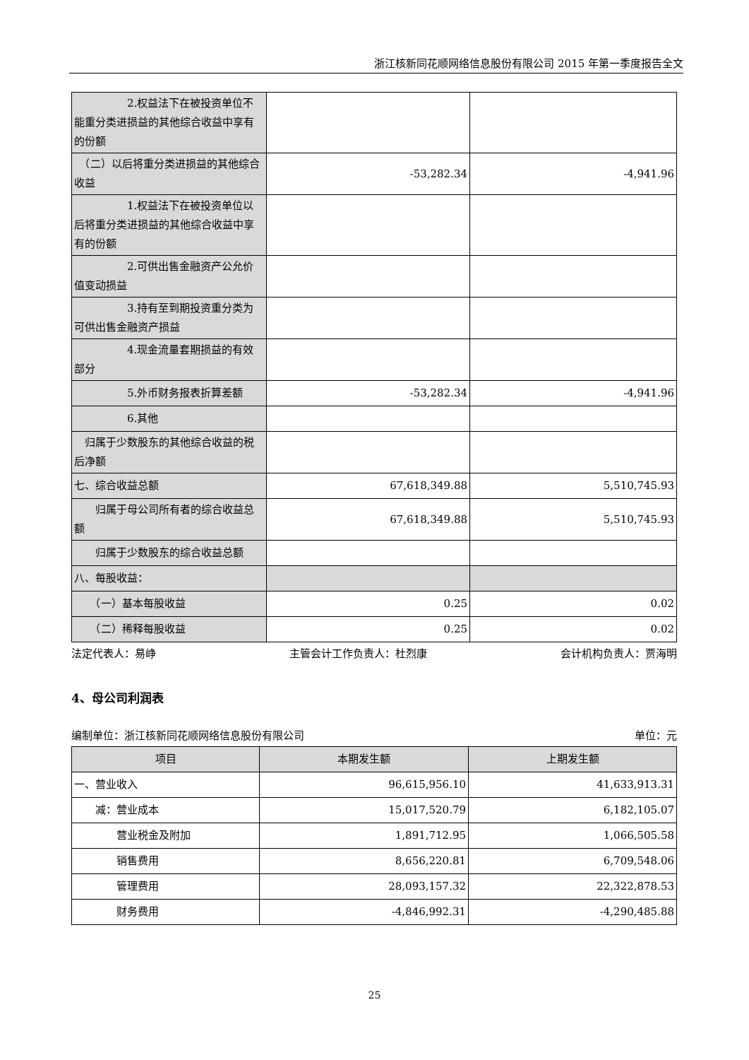浙江核新同花顺网络信息股份有限公司 2015 年第一季度报告全文
| 2.权益法下在被投资单位不能重分类进损益的其他综合收益中享有的份额 | | |
| （二）以后将重分类进损益的其他综合收益 | -53,282.34 | -4,941.96 |
| 1.权益法下在被投资单位以后将重分类进损益的其他综合收益中享有的份额 | | |
| 2.可供出售金融资产公允价值变动损益 | | |
| 3.持有至到期投资重分类为可供出售金融资产损益 | | |
| 4.现金流量套期损益的有效部分 | | |
| 5.外币财务报表折算差额 | -53,282.34 | -4,941.96 |
| 6.其他 | | |
| 归属于少数股东的其他综合收益的税后净额 | | |
| 七、综合收益总额 | 67,618,349.88 | 5,510,745.93 |
| 归属于母公司所有者的综合收益总额 | 67,618,349.88 | 5,510,745.93 |
| 归属于少数股东的综合收益总额 | | |
| 八、每股收益： | | |
| （一）基本每股收益 | 0.25 | 0.02 |
| （二）稀释每股收益 | 0.25 | 0.02 |
法定代表人：易峥 主管会计工作负责人：杜烈康 会计机构负责人：贾海明
4、母公司利润表
编制单位：浙江核新同花顺网络信息股份有限公司 单位：元
| 项目 | 本期发生额 | 上期发生额 |
| --- | --- | --- |
| 一、营业收入 | 96,615,956.10 | 41,633,913.31 |
| 减：营业成本 | 15,017,520.79 | 6,182,105.07 |
| 营业税金及附加 | 1,891,712.95 | 1,066,505.58 |
| 销售费用 | 8,656,220.81 | 6,709,548.06 |
| 管理费用 | 28,093,157.32 | 22,322,878.53 |
| 财务费用 | -4,846,992.31 | -4,290,485.88 |
25